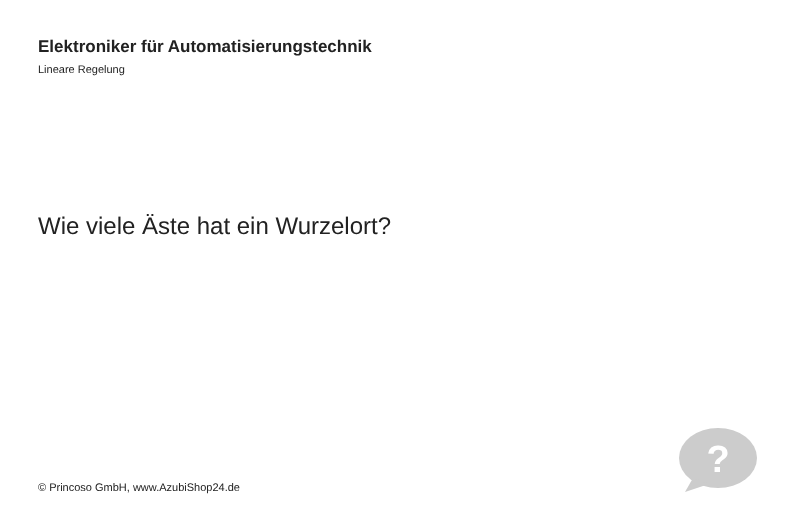Elektroniker für Automatisierungstechnik
Lineare Regelung
Wie viele Äste hat ein Wurzelort?
© Princoso GmbH, www.AzubiShop24.de
?